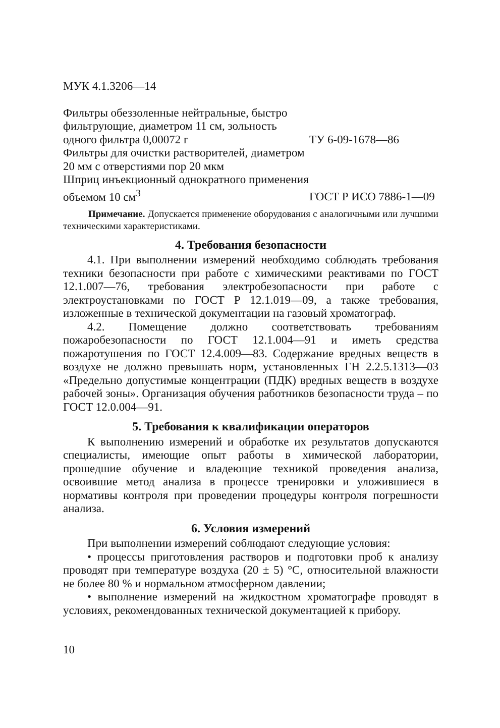МУК 4.1.3206—14
Фильтры обеззоленные нейтральные, быстро фильтрующие, диаметром 11 см, зольность одного фильтра 0,00072 г
ТУ 6-09-1678—86
Фильтры для очистки растворителей, диаметром 20 мм с отверстиями пор 20 мкм
Шприц инъекционный однократного применения объемом 10 см<sup>3</sup>
ГОСТ Р ИСО 7886-1—09
Примечание. Допускается применение оборудования с аналогичными или лучшими техническими характеристиками.
4. Требования безопасности
4.1. При выполнении измерений необходимо соблюдать требования техники безопасности при работе с химическими реактивами по ГОСТ 12.1.007—76, требования электробезопасности при работе с электроустановками по ГОСТ Р 12.1.019—09, а также требования, изложенные в технической документации на газовый хроматограф.
4.2. Помещение должно соответствовать требованиям пожаробезопасности по ГОСТ 12.1.004—91 и иметь средства пожаротушения по ГОСТ 12.4.009—83. Содержание вредных веществ в воздухе не должно превышать норм, установленных ГН 2.2.5.1313—03 «Предельно допустимые концентрации (ПДК) вредных веществ в воздухе рабочей зоны». Организация обучения работников безопасности труда – по ГОСТ 12.0.004—91.
5. Требования к квалификации операторов
К выполнению измерений и обработке их результатов допускаются специалисты, имеющие опыт работы в химической лаборатории, прошедшие обучение и владеющие техникой проведения анализа, освоившие метод анализа в процессе тренировки и уложившиеся в нормативы контроля при проведении процедуры контроля погрешности анализа.
6. Условия измерений
При выполнении измерений соблюдают следующие условия:
• процессы приготовления растворов и подготовки проб к анализу проводят при температуре воздуха (20 ± 5) °С, относительной влажности не более 80 % и нормальном атмосферном давлении;
• выполнение измерений на жидкостном хроматографе проводят в условиях, рекомендованных технической документацией к прибору.
10